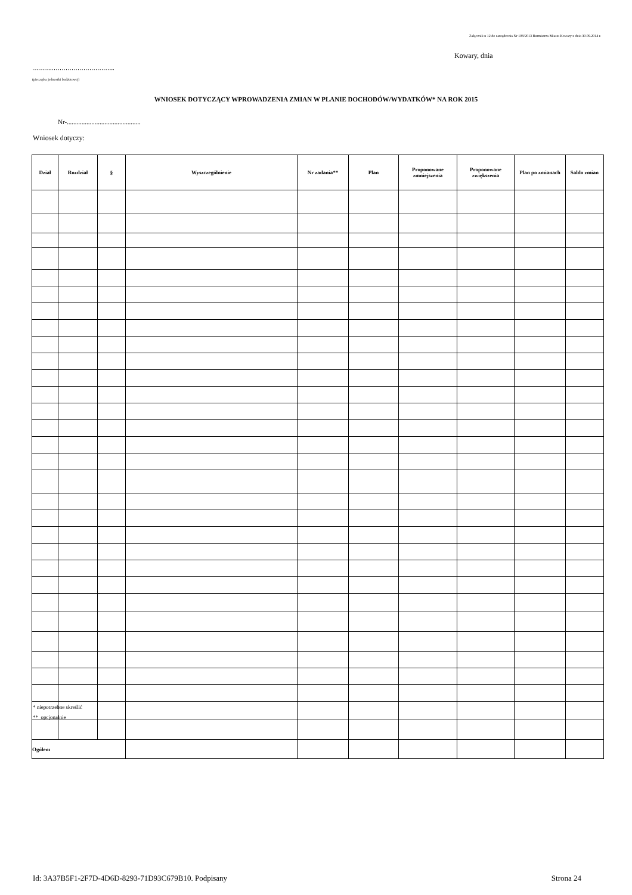Załącznik n 12 do zarządzenia Nr 108/2013 Burmistrza Miasta Kowary z dnia 30.09.2014 r.
Kowary, dnia
……….…………………………..
(pieczątka jednostki budżetowej)
WNIOSEK DOTYCZĄCY WPROWADZENIA ZMIAN W PLANIE DOCHODÓW/WYDATKÓW* NA ROK 2015
Nr-.............................................
Wniosek dotyczy:
| Dział | Rozdział | § | Wyszczególnienie | Nr zadania** | Plan | Proponowane zmniejszenia | Proponowane zwiększenia | Plan po zmianach | Saldo zmian |
| --- | --- | --- | --- | --- | --- | --- | --- | --- | --- |
| Ogółem | | | | | | | | | |
* niepotrzebne skreślić
** opcjonalnie
Id: 3A37B5F1-2F7D-4D6D-8293-71D93C679B10. Podpisany Strona 24